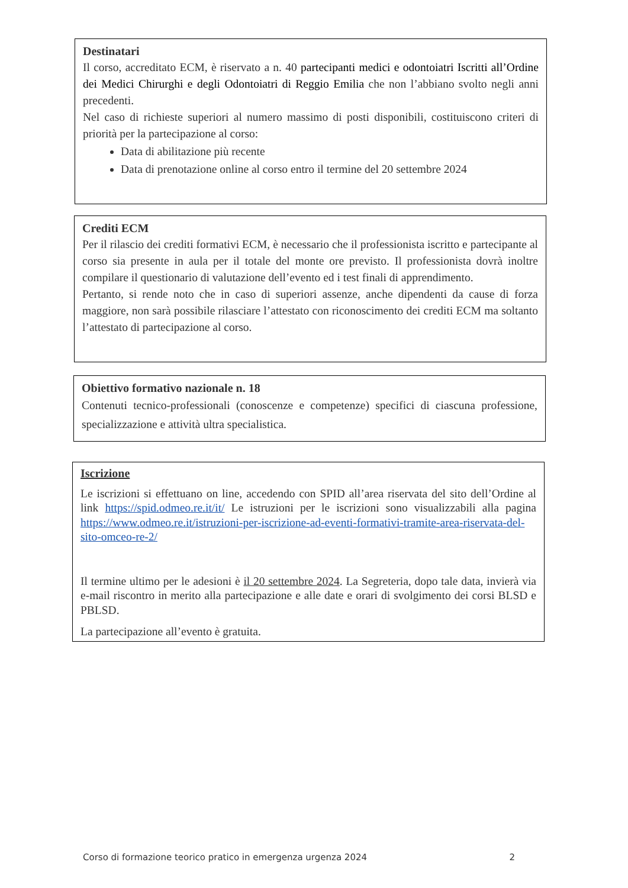Destinatari
Il corso, accreditato ECM, è riservato a n. 40 partecipanti medici e odontoiatri Iscritti all’Ordine dei Medici Chirurghi e degli Odontoiatri di Reggio Emilia che non l’abbiano svolto negli anni precedenti.
Nel caso di richieste superiori al numero massimo di posti disponibili, costituiscono criteri di priorità per la partecipazione al corso:
Data di abilitazione più recente
Data di prenotazione online al corso entro il termine del 20 settembre 2024
Crediti ECM
Per il rilascio dei crediti formativi ECM, è necessario che il professionista iscritto e partecipante al corso sia presente in aula per il totale del monte ore previsto. Il professionista dovrà inoltre compilare il questionario di valutazione dell’evento ed i test finali di apprendimento.
Pertanto, si rende noto che in caso di superiori assenze, anche dipendenti da cause di forza maggiore, non sarà possibile rilasciare l’attestato con riconoscimento dei crediti ECM ma soltanto l’attestato di partecipazione al corso.
Obiettivo formativo nazionale n. 18
Contenuti tecnico-professionali (conoscenze e competenze) specifici di ciascuna professione, specializzazione e attività ultra specialistica.
Iscrizione
Le iscrizioni si effettuano on line, accedendo con SPID all’area riservata del sito dell’Ordine al link https://spid.odmeo.re.it/it/ Le istruzioni per le iscrizioni sono visualizzabili alla pagina https://www.odmeo.re.it/istruzioni-per-iscrizione-ad-eventi-formativi-tramite-area-riservata-del-sito-omceo-re-2/
Il termine ultimo per le adesioni è il 20 settembre 2024. La Segreteria, dopo tale data, invierà via e-mail riscontro in merito alla partecipazione e alle date e orari di svolgimento dei corsi BLSD e PBLSD.
La partecipazione all’evento è gratuita.
Corso di formazione teorico pratico in emergenza urgenza 2024 2